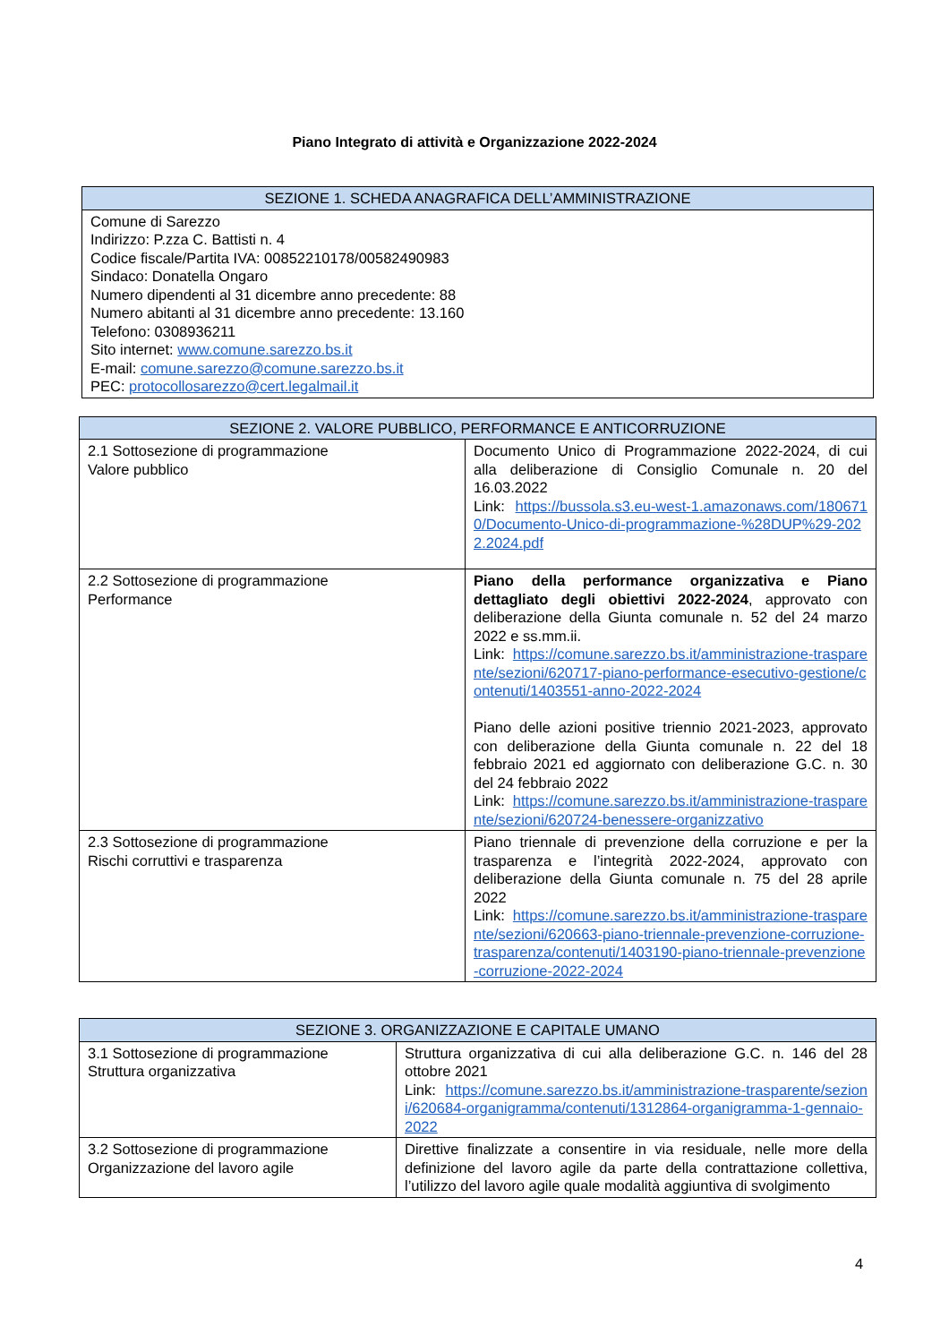Piano Integrato di attività e Organizzazione 2022-2024
| SEZIONE 1. SCHEDA ANAGRAFICA DELL’AMMINISTRAZIONE |
| --- |
| Comune di Sarezzo Indirizzo: P.zza C. Battisti n. 4 Codice fiscale/Partita IVA: 00852210178/00582490983 Sindaco: Donatella Ongaro Numero dipendenti al 31 dicembre anno precedente: 88 Numero abitanti al 31 dicembre anno precedente: 13.160 Telefono: 0308936211 Sito internet: www.comune.sarezzo.bs.it E-mail: comune.sarezzo@comune.sarezzo.bs.it PEC: protocollosarezzo@cert.legalmail.it |
| SEZIONE 2. VALORE PUBBLICO, PERFORMANCE E ANTICORRUZIONE | |
| --- | --- |
| 2.1 Sottosezione di programmazione Valore pubblico | Documento Unico di Programmazione 2022-2024, di cui alla deliberazione di Consiglio Comunale n. 20 del 16.03.2022 Link: https://bussola.s3.eu-west-1.amazonaws.com/1806710/Documento-Unico-di-programmazione-%28DUP%29-2022.2024.pdf |
| 2.2 Sottosezione di programmazione Performance | Piano della performance organizzativa e Piano dettagliato degli obiettivi 2022-2024 , approvato con deliberazione della Giunta comunale n. 52 del 24 marzo 2022 e ss.mm.ii. Link: https://comune.sarezzo.bs.it/amministrazione-trasparente/sezioni/620717-piano-performance-esecutivo-gestione/contenuti/1403551-anno-2022-2024 Piano delle azioni positive triennio 2021-2023, approvato con deliberazione della Giunta comunale n. 22 del 18 febbraio 2021 ed aggiornato con deliberazione G.C. n. 30 del 24 febbraio 2022 Link: https://comune.sarezzo.bs.it/amministrazione-trasparente/sezioni/620724-benessere-organizzativo |
| 2.3 Sottosezione di programmazione Rischi corruttivi e trasparenza | Piano triennale di prevenzione della corruzione e per la trasparenza e l’integrità 2022-2024, approvato con deliberazione della Giunta comunale n. 75 del 28 aprile 2022 Link: https://comune.sarezzo.bs.it/amministrazione-trasparente/sezioni/620663-piano-triennale-prevenzione-corruzione-trasparenza/contenuti/1403190-piano-triennale-prevenzione-corruzione-2022-2024 |
| SEZIONE 3. ORGANIZZAZIONE E CAPITALE UMANO | |
| --- | --- |
| 3.1 Sottosezione di programmazione Struttura organizzativa | Struttura organizzativa di cui alla deliberazione G.C. n. 146 del 28 ottobre 2021 Link: https://comune.sarezzo.bs.it/amministrazione-trasparente/sezioni/620684-organigramma/contenuti/1312864-organigramma-1-gennaio-2022 |
| 3.2 Sottosezione di programmazione Organizzazione del lavoro agile | Direttive finalizzate a consentire in via residuale, nelle more della definizione del lavoro agile da parte della contrattazione collettiva, l’utilizzo del lavoro agile quale modalità aggiuntiva di svolgimento |
4